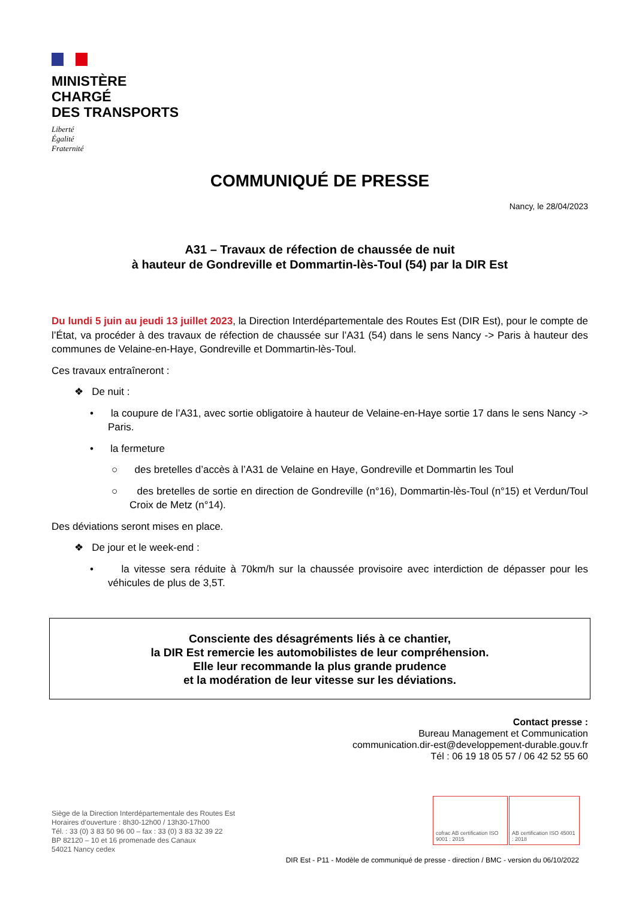MINISTÈRE
CHARGÉ
DES TRANSPORTS
Liberté
Égalité
Fraternité
COMMUNIQUÉ DE PRESSE
Nancy, le 28/04/2023
A31 – Travaux de réfection de chaussée de nuit
à hauteur de Gondreville et Dommartin-lès-Toul (54) par la DIR Est
Du lundi 5 juin au jeudi 13 juillet 2023, la Direction Interdépartementale des Routes Est (DIR Est), pour le compte de l’État, va procéder à des travaux de réfection de chaussée sur l’A31 (54) dans le sens Nancy -> Paris à hauteur des communes de Velaine-en-Haye, Gondreville et Dommartin-lès-Toul.
Ces travaux entraîneront :
❖ De nuit :
• la coupure de l’A31, avec sortie obligatoire à hauteur de Velaine-en-Haye sortie 17 dans le sens Nancy -> Paris.
• la fermeture
○ des bretelles d’accès à l’A31 de Velaine en Haye, Gondreville et Dommartin les Toul
○ des bretelles de sortie en direction de Gondreville (n°16), Dommartin-lès-Toul (n°15) et Verdun/Toul Croix de Metz (n°14).
Des déviations seront mises en place.
❖ De jour et le week-end :
• la vitesse sera réduite à 70km/h sur la chaussée provisoire avec interdiction de dépasser pour les véhicules de plus de 3,5T.
Consciente des désagréments liés à ce chantier,
la DIR Est remercie les automobilistes de leur compréhension.
Elle leur recommande la plus grande prudence
et la modération de leur vitesse sur les déviations.
Contact presse :
Bureau Management et Communication
communication.dir-est@developpement-durable.gouv.fr
Tél : 06 19 18 05 57 / 06 42 52 55 60
Siège de la Direction Interdépartementale des Routes Est
Horaires d’ouverture : 8h30-12h00 / 13h30-17h00
Tél. : 33 (0) 3 83 50 96 00 – fax : 33 (0) 3 83 32 39 22
BP 82120 – 10 et 16 promenade des Canaux
54021 Nancy cedex
cofrac AB certification ISO 9001 : 2015
AB certification ISO 45001 : 2018
DIR Est - P11 - Modèle de communiqué de presse - direction / BMC - version du 06/10/2022